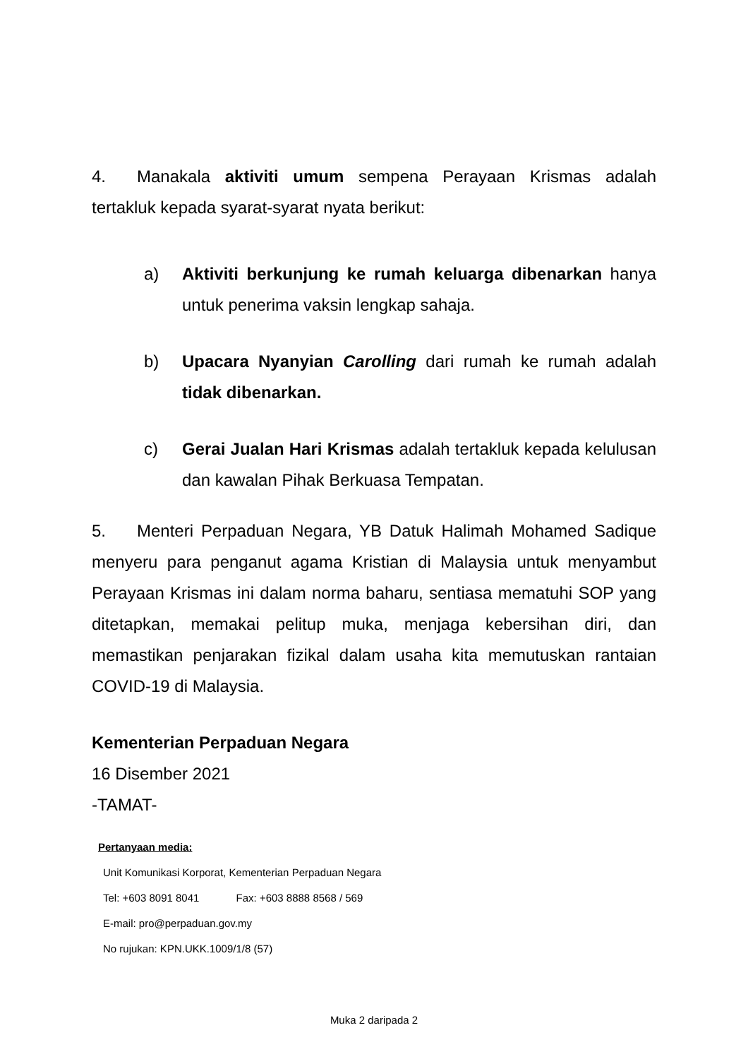4. Manakala aktiviti umum sempena Perayaan Krismas adalah tertakluk kepada syarat-syarat nyata berikut:
a) Aktiviti berkunjung ke rumah keluarga dibenarkan hanya untuk penerima vaksin lengkap sahaja.
b) Upacara Nyanyian Carolling dari rumah ke rumah adalah tidak dibenarkan.
c) Gerai Jualan Hari Krismas adalah tertakluk kepada kelulusan dan kawalan Pihak Berkuasa Tempatan.
5. Menteri Perpaduan Negara, YB Datuk Halimah Mohamed Sadique menyeru para penganut agama Kristian di Malaysia untuk menyambut Perayaan Krismas ini dalam norma baharu, sentiasa mematuhi SOP yang ditetapkan, memakai pelitup muka, menjaga kebersihan diri, dan memastikan penjarakan fizikal dalam usaha kita memutuskan rantaian COVID-19 di Malaysia.
Kementerian Perpaduan Negara
16 Disember 2021
-TAMAT-
Pertanyaan media:
Unit Komunikasi Korporat, Kementerian Perpaduan Negara
Tel: +603 8091 8041 Fax: +603 8888 8568 / 569
E-mail: pro@perpaduan.gov.my
No rujukan: KPN.UKK.1009/1/8 (57)
Muka 2 daripada 2